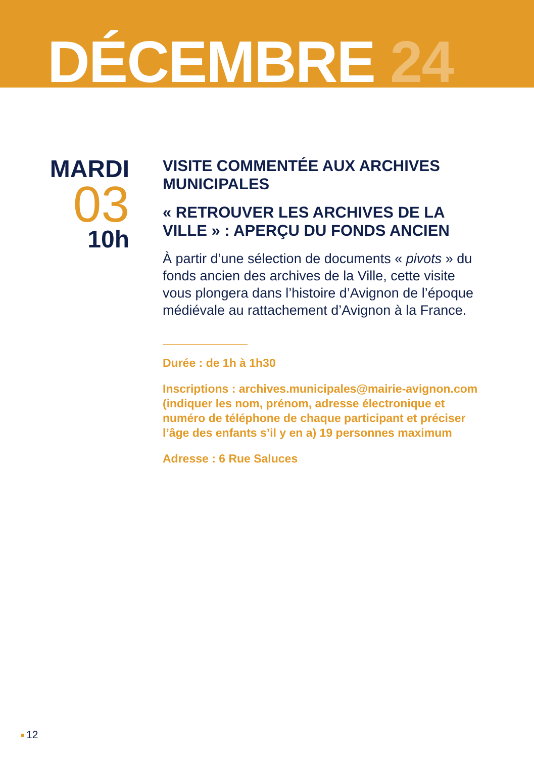DÉCEMBRE 24
MARDI
03
10h
VISITE COMMENTÉE AUX ARCHIVES MUNICIPALES
« RETROUVER LES ARCHIVES DE LA VILLE » : APERÇU DU FONDS ANCIEN
À partir d’une sélection de documents « pivots » du fonds ancien des archives de la Ville, cette visite vous plongera dans l’histoire d’Avignon de l’époque médiévale au rattachement d’Avignon à la France.
Durée : de 1h à 1h30
Inscriptions : archives.municipales@mairie-avignon.com (indiquer les nom, prénom, adresse électronique et numéro de téléphone de chaque participant et préciser l’âge des enfants s’il y en a) 19 personnes maximum
Adresse : 6 Rue Saluces
12